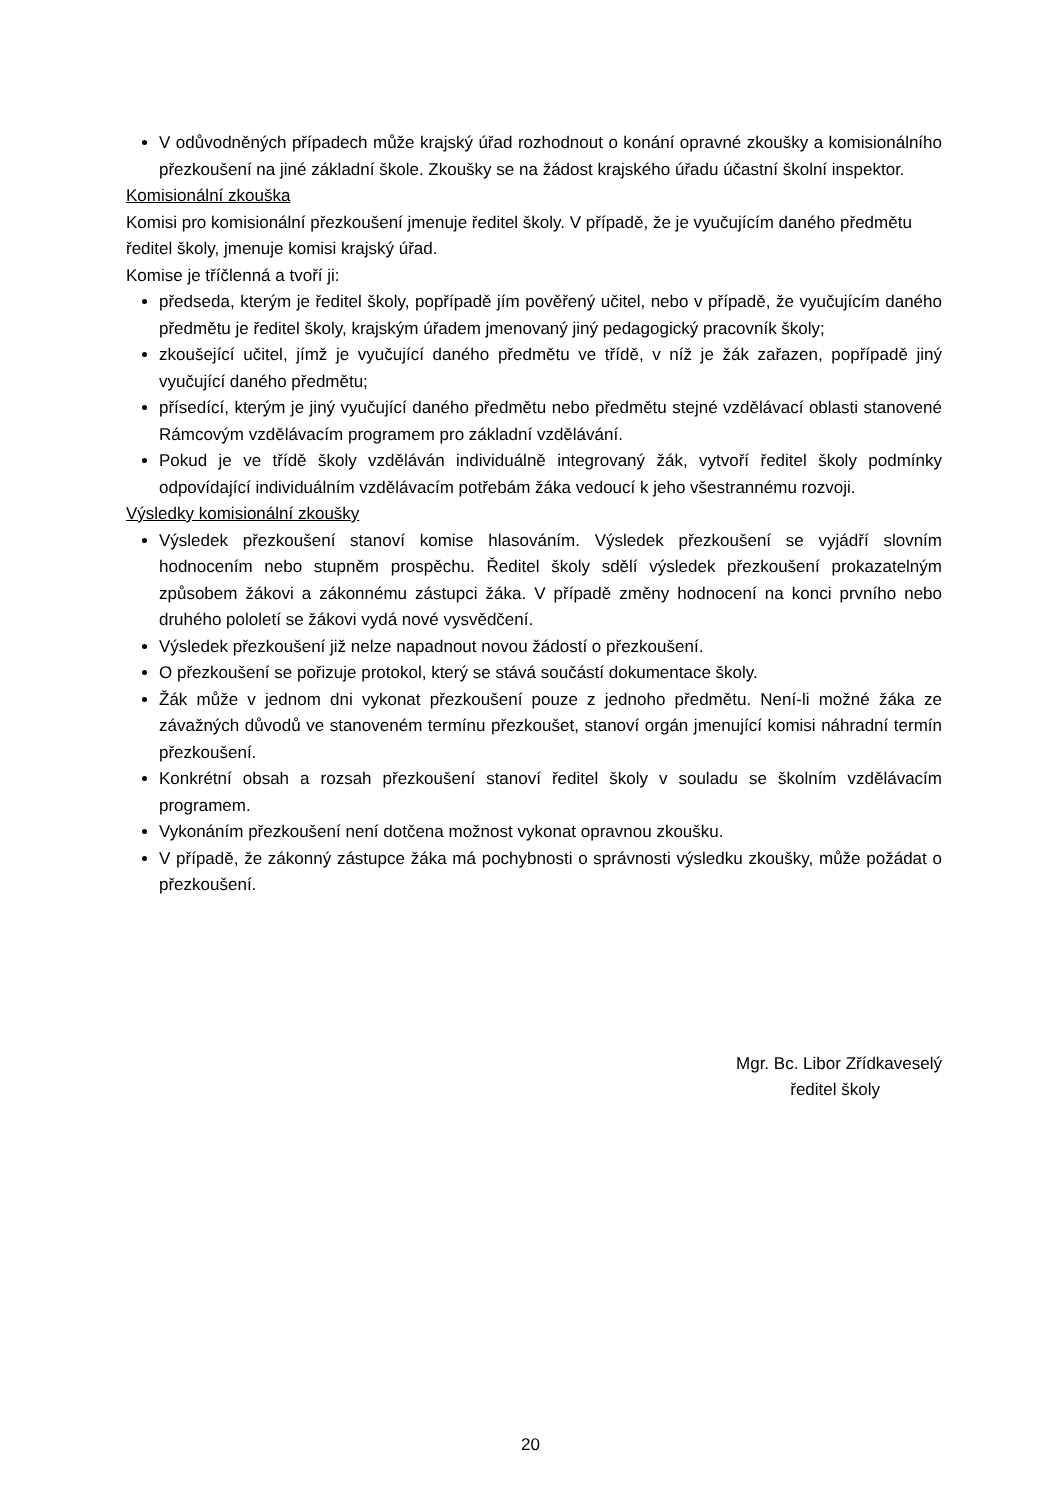V odůvodněných případech může krajský úřad rozhodnout o konání opravné zkoušky a komisionálního přezkoušení na jiné základní škole. Zkoušky se na žádost krajského úřadu účastní školní inspektor.
Komisionální zkouška
Komisi pro komisionální přezkoušení jmenuje ředitel školy. V případě, že je vyučujícím daného předmětu ředitel školy, jmenuje komisi krajský úřad.
Komise je tříčlenná a tvoří ji:
předseda, kterým je ředitel školy, popřípadě jím pověřený učitel, nebo v případě, že vyučujícím daného předmětu je ředitel školy, krajským úřadem jmenovaný jiný pedagogický pracovník školy;
zkoušející učitel, jímž je vyučující daného předmětu ve třídě, v níž je žák zařazen, popřípadě jiný vyučující daného předmětu;
přísedící, kterým je jiný vyučující daného předmětu nebo předmětu stejné vzdělávací oblasti stanovené Rámcovým vzdělávacím programem pro základní vzdělávání.
Pokud je ve třídě školy vzděláván individuálně integrovaný žák, vytvoří ředitel školy podmínky odpovídající individuálním vzdělávacím potřebám žáka vedoucí k jeho všestrannému rozvoji.
Výsledky komisionální zkoušky
Výsledek přezkoušení stanoví komise hlasováním. Výsledek přezkoušení se vyjádří slovním hodnocením nebo stupněm prospěchu. Ředitel školy sdělí výsledek přezkoušení prokazatelným způsobem žákovi a zákonnému zástupci žáka. V případě změny hodnocení na konci prvního nebo druhého pololetí se žákovi vydá nové vysvědčení.
Výsledek přezkoušení již nelze napadnout novou žádostí o přezkoušení.
O přezkoušení se pořizuje protokol, který se stává součástí dokumentace školy.
Žák může v jednom dni vykonat přezkoušení pouze z jednoho předmětu. Není-li možné žáka ze závažných důvodů ve stanoveném termínu přezkoušet, stanoví orgán jmenující komisi náhradní termín přezkoušení.
Konkrétní obsah a rozsah přezkoušení stanoví ředitel školy v souladu se školním vzdělávacím programem.
Vykonáním přezkoušení není dotčena možnost vykonat opravnou zkoušku.
V případě, že zákonný zástupce žáka má pochybnosti o správnosti výsledku zkoušky, může požádat o přezkoušení.
Mgr. Bc. Libor Zřídkaveselý
ředitel školy
20